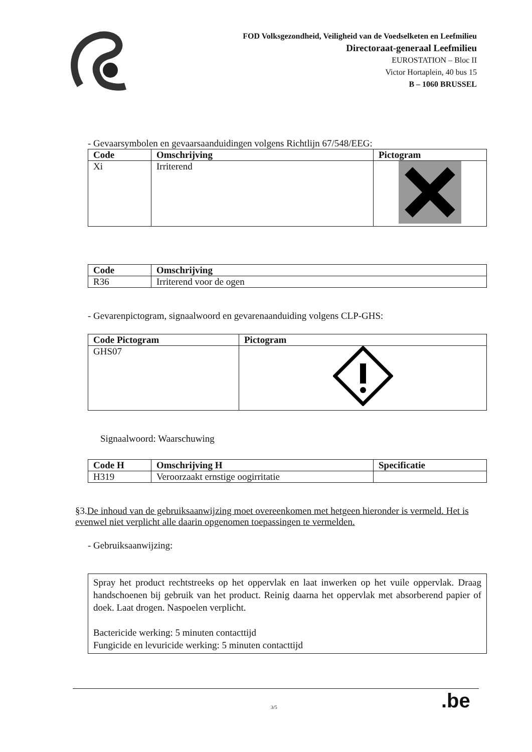FOD Volksgezondheid, Veiligheid van de Voedselketen en Leefmilieu
Directoraat-generaal Leefmilieu
EUROSTATION – Bloc II
Victor Hortaplein, 40 bus 15
B – 1060 BRUSSEL
- Gevaarsymbolen en gevaarsaanduidingen volgens Richtlijn 67/548/EEG:
| Code | Omschrijving | Pictogram |
| --- | --- | --- |
| Xi | Irriterend | |
| Code | Omschrijving |
| --- | --- |
| R36 | Irriterend voor de ogen |
- Gevarenpictogram, signaalwoord en gevarenaanduiding volgens CLP-GHS:
| Code Pictogram | Pictogram |
| --- | --- |
| GHS07 | |
Signaalwoord: Waarschuwing
| Code H | Omschrijving H | Specificatie |
| --- | --- | --- |
| H319 | Veroorzaakt ernstige oogirritatie | |
§3.De inhoud van de gebruiksaanwijzing moet overeenkomen met hetgeen hieronder is vermeld. Het is evenwel niet verplicht alle daarin opgenomen toepassingen te vermelden.
- Gebruiksaanwijzing:
Spray het product rechtstreeks op het oppervlak en laat inwerken op het vuile oppervlak. Draag handschoenen bij gebruik van het product. Reinig daarna het oppervlak met absorberend papier of doek. Laat drogen. Naspoelen verplicht.
Bactericide werking: 5 minuten contacttijd
Fungicide en levuricide werking: 5 minuten contacttijd
3/5 .be